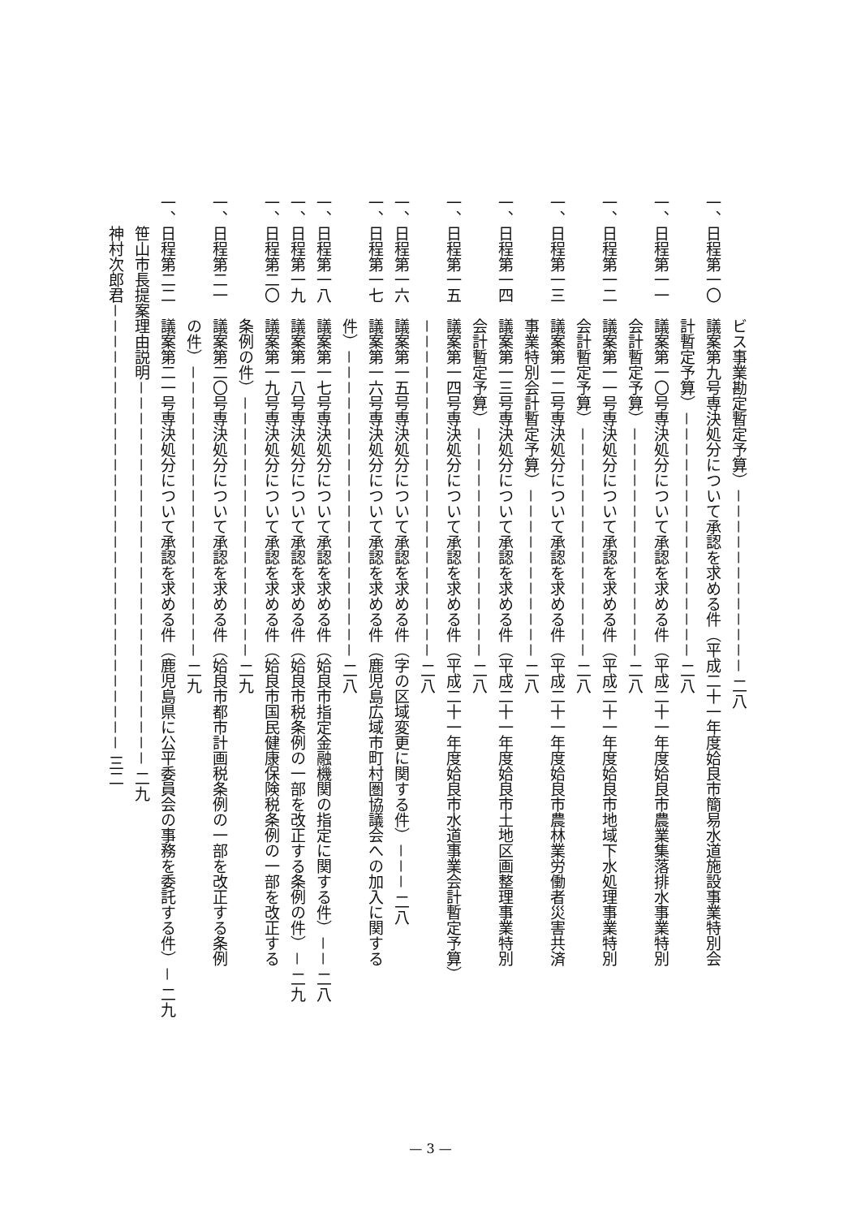ビス事業勘定暫定予算）－－－－－－－－－－－－ 二八
一、日程第一〇　議案第九号専決処分について承認を求める件（平成二十一年度姶良市簡易水道施設事業特別会
　　　　　　　　計暫定予算）－－－－－－－－－－－－－－－－ 二八
一、日程第一一　議案第一〇号専決処分について承認を求める件（平成二十一年度姶良市農業集落排水事業特別
　　　　　　　　会計暫定予算）－－－－－－－－－－－－－－－ 二八
一、日程第一二　議案第一一号専決処分について承認を求める件（平成二十一年度姶良市地域下水処理事業特別
　　　　　　　　会計暫定予算）－－－－－－－－－－－－－－－ 二八
一、日程第一三　議案第一二号専決処分について承認を求める件（平成二十一年度姶良市農林業労働者災害共済
　　　　　　　　事業特別会計暫定予算）－－－－－－－－－－－ 二八
一、日程第一四　議案第一三号専決処分について承認を求める件（平成二十一年度姶良市土地区画整理事業特別
　　　　　　　　会計暫定予算）－－－－－－－－－－－－－－－ 二八
一、日程第一五　議案第一四号専決処分について承認を求める件（平成二十一年度姶良市水道事業会計暫定予算）
　　　　　　　　－－－－－－－－－－－－－－－－－－－－－－ 二八
一、日程第一六　議案第一五号専決処分について承認を求める件（字の区域変更に関する件）－－－ 二八
一、日程第一七　議案第一六号専決処分について承認を求める件（鹿児島広域市町村圏協議会への加入に関する
　　　　　　　　件）－－－－－－－－－－－－－－－－－－－－ 二八
一、日程第一八　議案第一七号専決処分について承認を求める件（姶良市指定金融機関の指定に関する件）－－ 二八
一、日程第一九　議案第一八号専決処分について承認を求める件（姶良市税条例の一部を改正する条例の件）－ 二九
一、日程第二〇　議案第一九号専決処分について承認を求める件（姶良市国民健康保険税条例の一部を改正する
　　　　　　　　条例の件）－－－－－－－－－－－－－－－－－ 二九
一、日程第二一　議案第二〇号専決処分について承認を求める件（姶良市都市計画税条例の一部を改正する条例
　　　　　　　　の件）－－－－－－－－－－－－－－－－－－－ 二九
一、日程第二二　議案第二一号専決処分について承認を求める件（鹿児島県に公平委員会の事務を委託する件）－ 二九
　　笹山市長提案理由説明－－－－－－－－－－－－－－－－－－－－－－－－－ 二九
　　神村次郎君－－－－－－－－－－－－－－－－－－－－－－－－－－－－－ 三二
— 3 —